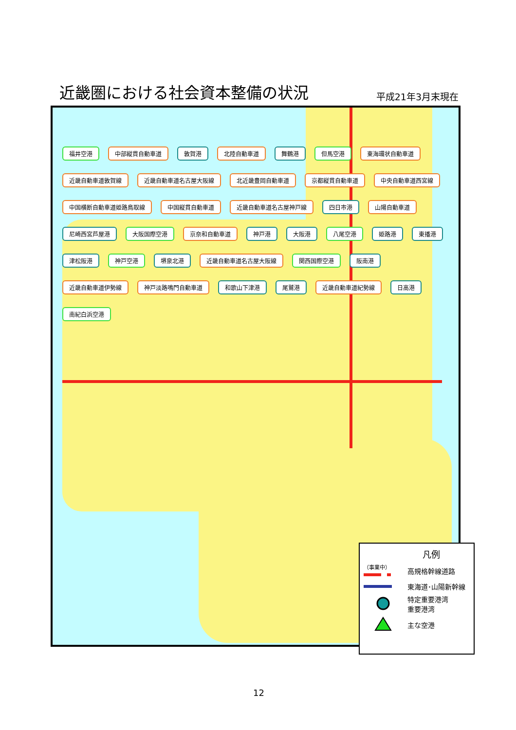近畿圏における社会資本整備の状況
平成21年3月末現在
福井空港 中部縦貫自動車道 敦賀港 北陸自動車道 舞鶴港 但馬空港 東海環状自動車道 近畿自動車道敦賀線 近畿自動車道名古屋大阪線 北近畿豊岡自動車道 京都縦貫自動車道 中央自動車道西宮線 中国横断自動車道姫路鳥取線 中国縦貫自動車道 近畿自動車道名古屋神戸線 四日市港 山陽自動車道 尼崎西宮芦屋港 大阪国際空港 京奈和自動車道 神戸港 大阪港 八尾空港 姫路港 東播港 津松阪港 神戸空港 堺泉北港 近畿自動車道名古屋大阪線 関西国際空港 阪南港 近畿自動車道伊勢線 神戸淡路鳴門自動車道 和歌山下津港 尾鷲港 近畿自動車道紀勢線 日高港 南紀白浜空港
凡例
（事業中）
高規格幹線道路
東海道･山陽新幹線
特定重要港湾
重要港湾
主な空港
12